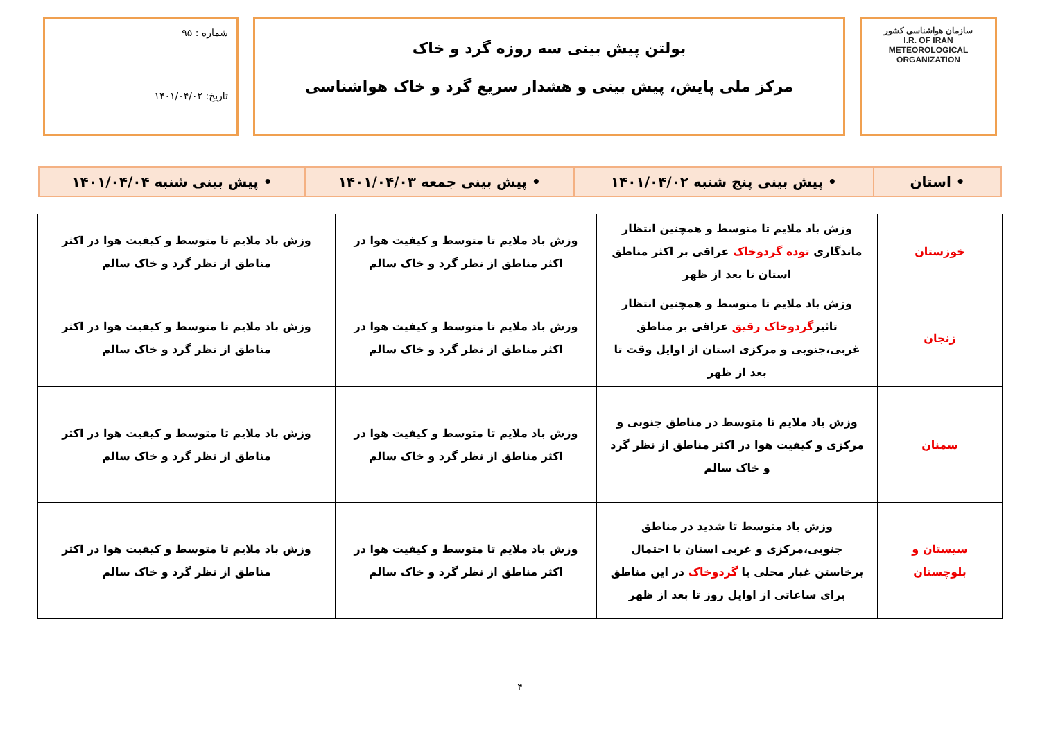سازمان هواشناسی کشور
I.R. OF IRAN
METEOROLOGICAL
ORGANIZATION
بولتن پیش بینی سه روزه گرد و خاک
مرکز ملی پایش، پیش بینی و هشدار سریع گرد و خاک هواشناسی
شماره : ۹۵
تاریخ: ۱۴۰۱/۰۴/۰۲
| • استان | • پیش بینی پنج شنبه ۱۴۰۱/۰۴/۰۲ | • پیش بینی جمعه ۱۴۰۱/۰۴/۰۳ | • پیش بینی شنبه ۱۴۰۱/۰۴/۰۴ |
| خوزستان | وزش باد ملایم تا متوسط و همچنین انتظار ماندگاری توده گردوخاک عراقی بر اکثر مناطق استان تا بعد از ظهر | وزش باد ملایم تا متوسط و کیفیت هوا در اکثر مناطق از نظر گرد و خاک سالم | وزش باد ملایم تا متوسط و کیفیت هوا در اکثر مناطق از نظر گرد و خاک سالم |
| زنجان | وزش باد ملایم تا متوسط و همچنین انتظار تاثیر گردوخاک رقیق عراقی بر مناطق غربی،جنوبی و مرکزی استان از اوایل وقت تا بعد از ظهر | وزش باد ملایم تا متوسط و کیفیت هوا در اکثر مناطق از نظر گرد و خاک سالم | وزش باد ملایم تا متوسط و کیفیت هوا در اکثر مناطق از نظر گرد و خاک سالم |
| سمنان | وزش باد ملایم تا متوسط در مناطق جنوبی و مرکزی و کیفیت هوا در اکثر مناطق از نظر گرد و خاک سالم | وزش باد ملایم تا متوسط و کیفیت هوا در اکثر مناطق از نظر گرد و خاک سالم | وزش باد ملایم تا متوسط و کیفیت هوا در اکثر مناطق از نظر گرد و خاک سالم |
| سیستان و بلوچستان | وزش باد متوسط تا شدید در مناطق جنوبی،مرکزی و غربی استان با احتمال برخاستن غبار محلی یا گردوخاک در این مناطق برای ساعاتی از اوایل روز تا بعد از ظهر | وزش باد ملایم تا متوسط و کیفیت هوا در اکثر مناطق از نظر گرد و خاک سالم | وزش باد ملایم تا متوسط و کیفیت هوا در اکثر مناطق از نظر گرد و خاک سالم |
۴